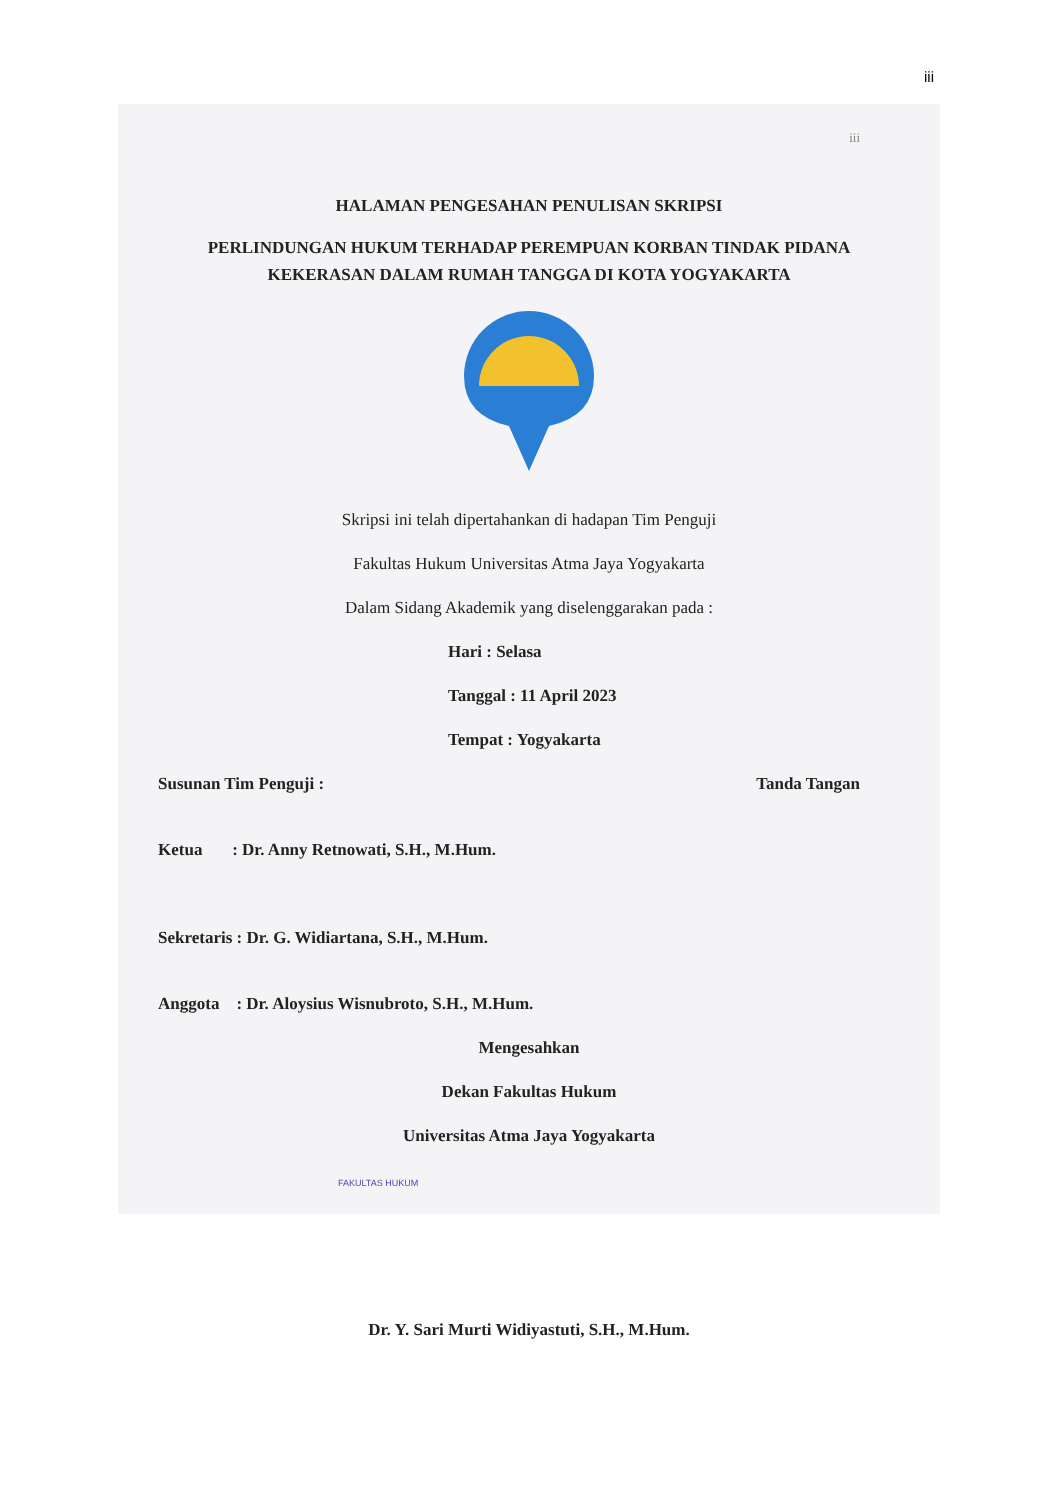iii
iii
HALAMAN PENGESAHAN PENULISAN SKRIPSI
PERLINDUNGAN HUKUM TERHADAP PEREMPUAN KORBAN TINDAK PIDANA KEKERASAN DALAM RUMAH TANGGA DI KOTA YOGYAKARTA
Skripsi ini telah dipertahankan di hadapan Tim Penguji
Fakultas Hukum Universitas Atma Jaya Yogyakarta
Dalam Sidang Akademik yang diselenggarakan pada :
Hari : Selasa
Tanggal : 11 April 2023
Tempat : Yogyakarta
Susunan Tim Penguji : Tanda Tangan
Ketua : Dr. Anny Retnowati, S.H., M.Hum.
Sekretaris : Dr. G. Widiartana, S.H., M.Hum.
Anggota : Dr. Aloysius Wisnubroto, S.H., M.Hum.
Mengesahkan
Dekan Fakultas Hukum
Universitas Atma Jaya Yogyakarta
FAKULTAS HUKUM
Dr. Y. Sari Murti Widiyastuti, S.H., M.Hum.